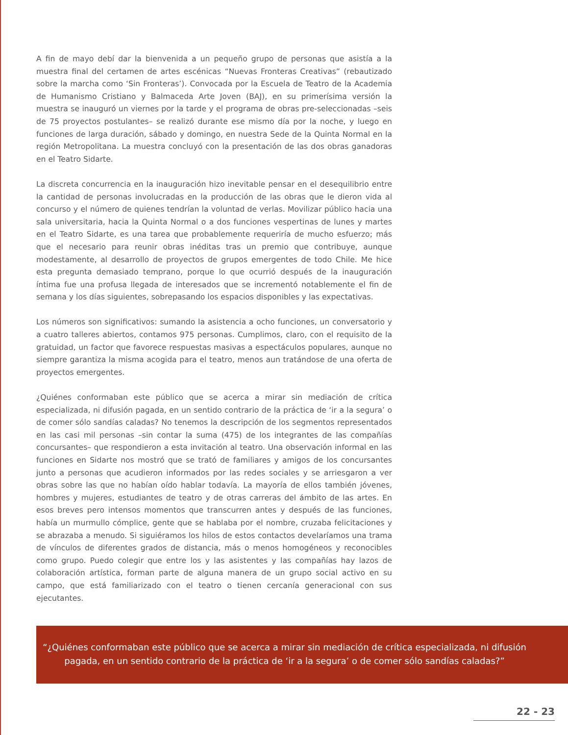A fin de mayo debí dar la bienvenida a un pequeño grupo de personas que asistía a la muestra final del certamen de artes escénicas “Nuevas Fronteras Creativas” (rebautizado sobre la marcha como ‘Sin Fronteras’). Convocada por la Escuela de Teatro de la Academia de Humanismo Cristiano y Balmaceda Arte Joven (BAJ), en su primerísima versión la muestra se inauguró un viernes por la tarde y el programa de obras pre-seleccionadas –seis de 75 proyectos postulantes– se realizó durante ese mismo día por la noche, y luego en funciones de larga duración, sábado y domingo, en nuestra Sede de la Quinta Normal en la región Metropolitana. La muestra concluyó con la presentación de las dos obras ganadoras en el Teatro Sidarte.
La discreta concurrencia en la inauguración hizo inevitable pensar en el desequilibrio entre la cantidad de personas involucradas en la producción de las obras que le dieron vida al concurso y el número de quienes tendrían la voluntad de verlas. Movilizar público hacia una sala universitaria, hacia la Quinta Normal o a dos funciones vespertinas de lunes y martes en el Teatro Sidarte, es una tarea que probablemente requeriría de mucho esfuerzo; más que el necesario para reunir obras inéditas tras un premio que contribuye, aunque modestamente, al desarrollo de proyectos de grupos emergentes de todo Chile. Me hice esta pregunta demasiado temprano, porque lo que ocurrió después de la inauguración íntima fue una profusa llegada de interesados que se incrementó notablemente el fin de semana y los días siguientes, sobrepasando los espacios disponibles y las expectativas.
Los números son significativos: sumando la asistencia a ocho funciones, un conversatorio y a cuatro talleres abiertos, contamos 975 personas. Cumplimos, claro, con el requisito de la gratuidad, un factor que favorece respuestas masivas a espectáculos populares, aunque no siempre garantiza la misma acogida para el teatro, menos aun tratándose de una oferta de proyectos emergentes.
¿Quiénes conformaban este público que se acerca a mirar sin mediación de crítica especializada, ni difusión pagada, en un sentido contrario de la práctica de ‘ir a la segura’ o de comer sólo sandías caladas? No tenemos la descripción de los segmentos representados en las casi mil personas –sin contar la suma (475) de los integrantes de las compañías concursantes– que respondieron a esta invitación al teatro. Una observación informal en las funciones en Sidarte nos mostró que se trató de familiares y amigos de los concursantes junto a personas que acudieron informados por las redes sociales y se arriesgaron a ver obras sobre las que no habían oído hablar todavía. La mayoría de ellos también jóvenes, hombres y mujeres, estudiantes de teatro y de otras carreras del ámbito de las artes. En esos breves pero intensos momentos que transcurren antes y después de las funciones, había un murmullo cómplice, gente que se hablaba por el nombre, cruzaba felicitaciones y se abrazaba a menudo. Si siguiéramos los hilos de estos contactos develaríamos una trama de vínculos de diferentes grados de distancia, más o menos homogéneos y reconocibles como grupo. Puedo colegir que entre los y las asistentes y las compañías hay lazos de colaboración artística, forman parte de alguna manera de un grupo social activo en su campo, que está familiarizado con el teatro o tienen cercanía generacional con sus ejecutantes.
“¿Quiénes conformaban este público que se acerca a mirar sin mediación de crítica especializada, ni difusión pagada, en un sentido contrario de la práctica de ‘ir a la segura’ o de comer sólo sandías caladas?”
22 - 23